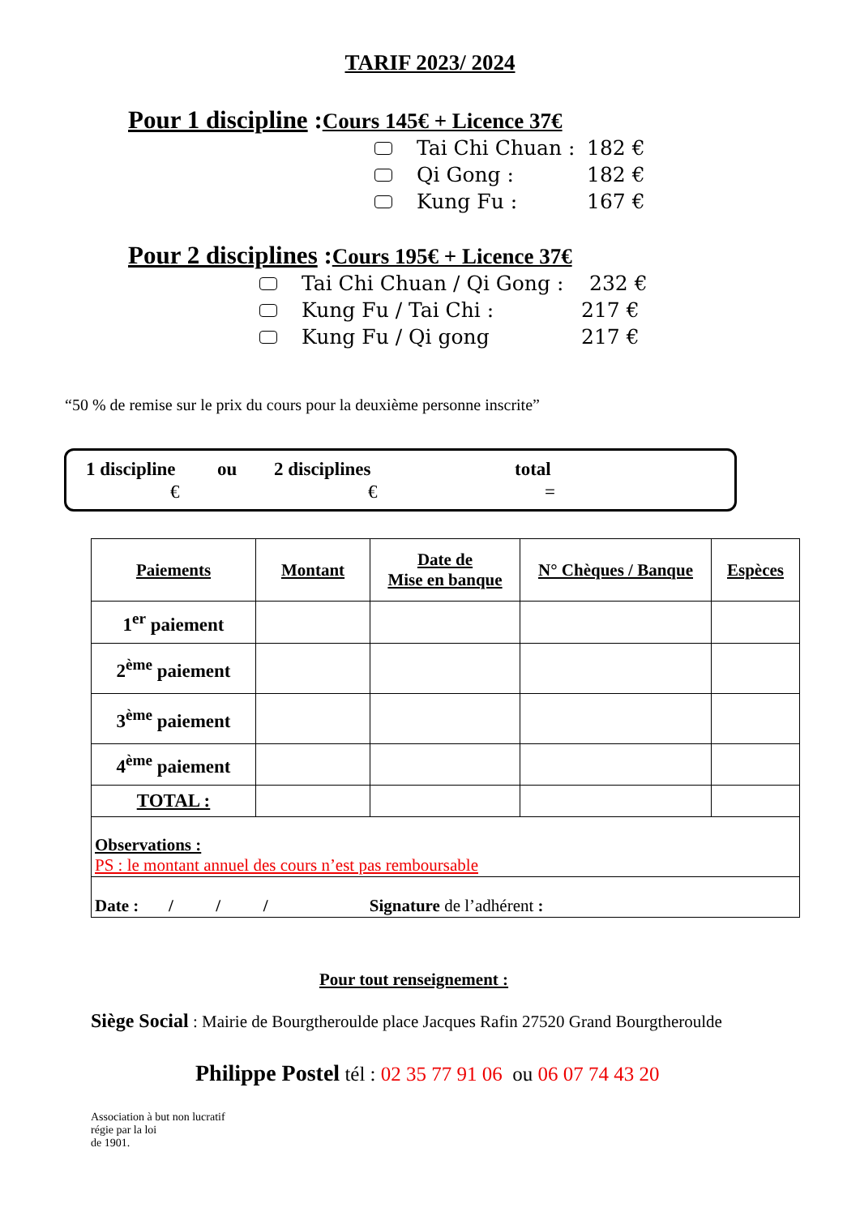TARIF 2023/ 2024
Pour 1 discipline :Cours 145€ + Licence 37€
Tai Chi Chuan : 182 €
Qi Gong : 182 €
Kung Fu : 167 €
Pour 2 disciplines :Cours 195€ + Licence 37€
Tai Chi Chuan / Qi Gong : 232 €
Kung Fu / Tai Chi : 217 €
Kung Fu / Qi gong 217 €
“50 % de remise sur le prix du cours pour la deuxième personne inscrite”
1 discipline ou 2 disciplines total
€ € =
| Paiements | Montant | Date de Mise en banque | N° Chèques / Banque | Espèces |
| --- | --- | --- | --- | --- |
| 1<sup>er</sup> paiement | | | | |
| 2<sup>ème</sup> paiement | | | | |
| 3<sup>ème</sup> paiement | | | | |
| 4<sup>ème</sup> paiement | | | | |
| TOTAL : | | | | |
| Observations : PS : le montant annuel des cours n’est pas remboursable | | | | |
| Date : / / / Signature de l’adhérent : | | | | |
Pour tout renseignement :
Siège Social : Mairie de Bourgtheroulde place Jacques Rafin 27520 Grand Bourgtheroulde
Philippe Postel tél : 02 35 77 91 06 ou 06 07 74 43 20
Association à but non lucratif
régie par la loi
de 1901.